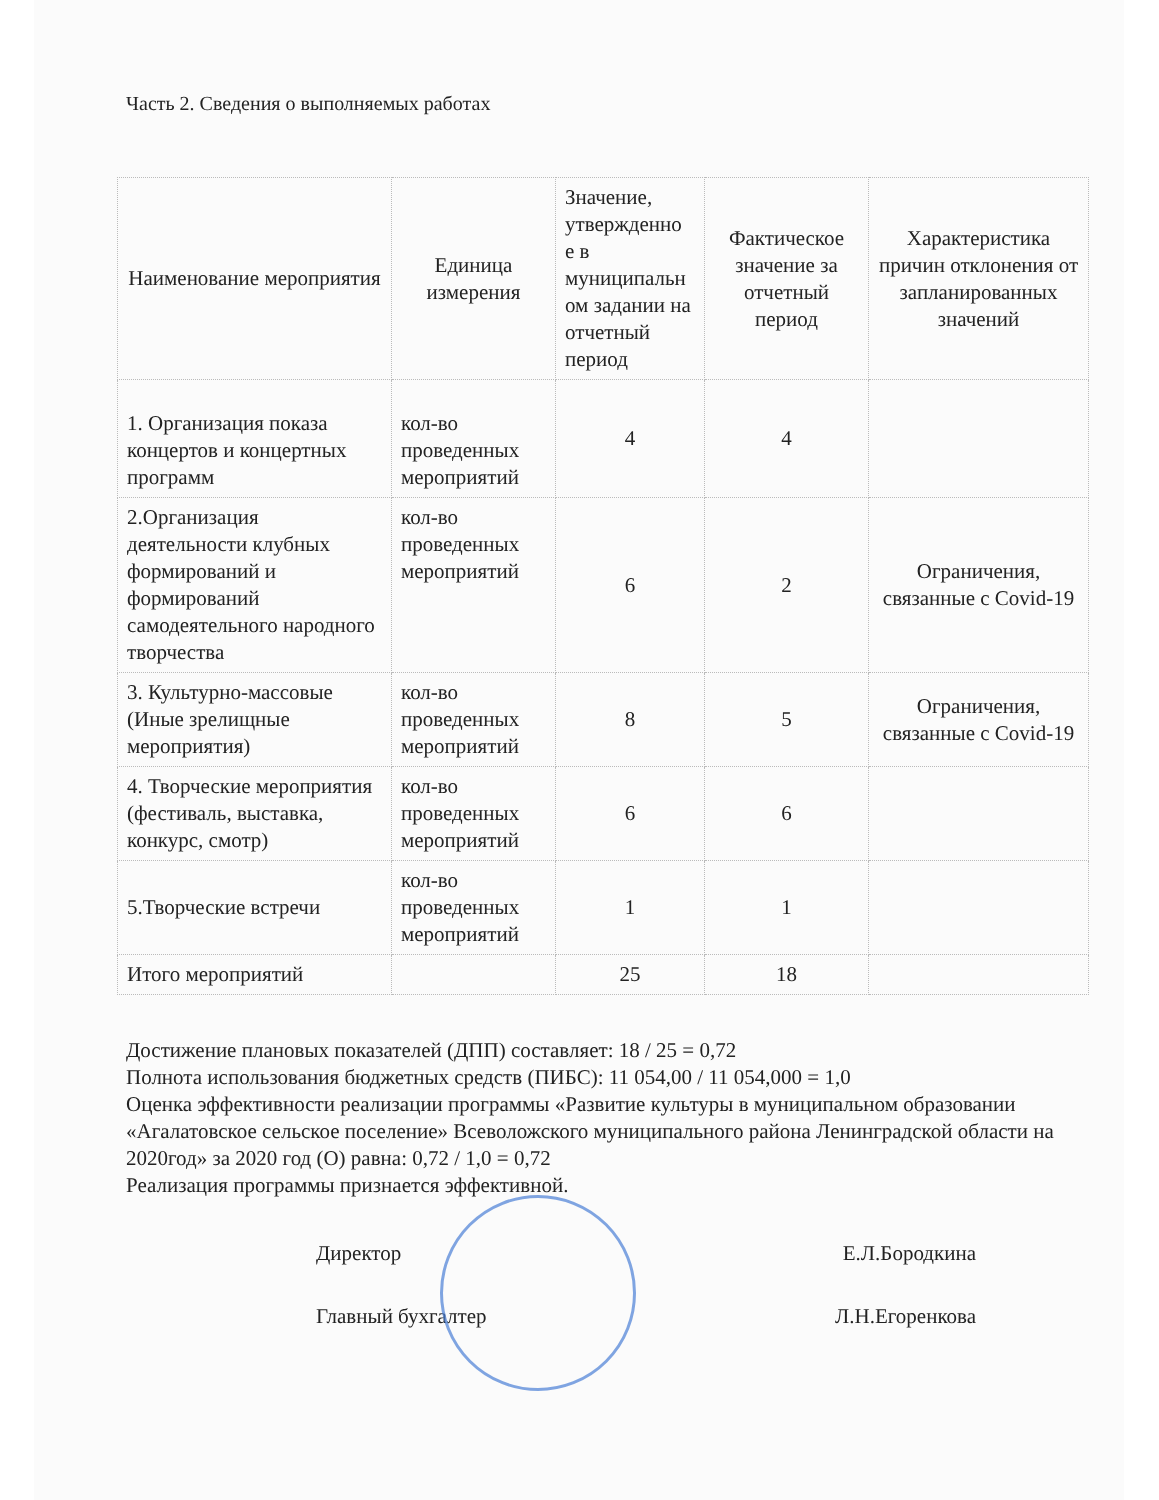Часть 2. Сведения о выполняемых работах
| Наименование мероприятия | Единица измерения | Значение, утвержденно е в муниципальн ом задании на отчетный период | Фактическое значение за отчетный период | Характеристика причин отклонения от запланированных значений |
| --- | --- | --- | --- | --- |
| 1. Организация показа концертов и концертных программ | кол-во проведенных мероприятий | 4 | 4 | |
| 2.Организация деятельности клубных формирований и формирований самодеятельного народного творчества | кол-во проведенных мероприятий | 6 | 2 | Ограничения, связанные с Covid-19 |
| 3. Культурно-массовые (Иные зрелищные мероприятия) | кол-во проведенных мероприятий | 8 | 5 | Ограничения, связанные с Covid-19 |
| 4. Творческие мероприятия (фестиваль, выставка, конкурс, смотр) | кол-во проведенных мероприятий | 6 | 6 | |
| 5.Творческие встречи | кол-во проведенных мероприятий | 1 | 1 | |
| Итого мероприятий | | 25 | 18 | |
Достижение плановых показателей (ДПП) составляет: 18 / 25 = 0,72
Полнота использования бюджетных средств (ПИБС): 11 054,00 / 11 054,000 = 1,0
Оценка эффективности реализации программы «Развитие культуры в муниципальном образовании «Агалатовское сельское поселение» Всеволожского муниципального района Ленинградской области на 2020год» за 2020 год (О) равна: 0,72 / 1,0 = 0,72
Реализация программы признается эффективной.
Директор Е.Л.Бородкина
Главный бухгалтер Л.Н.Егоренкова